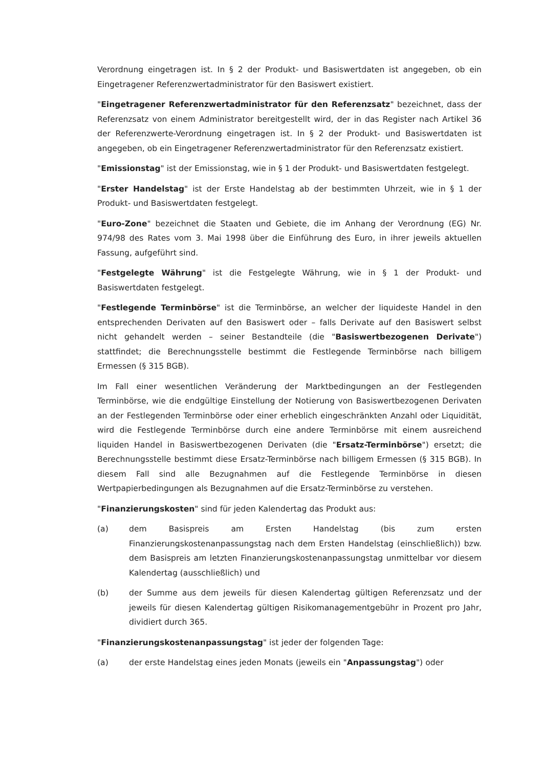Verordnung eingetragen ist. In § 2 der Produkt- und Basiswertdaten ist angegeben, ob ein Eingetragener Referenzwertadministrator für den Basiswert existiert.
"Eingetragener Referenzwertadministrator für den Referenzsatz" bezeichnet, dass der Referenzsatz von einem Administrator bereitgestellt wird, der in das Register nach Artikel 36 der Referenzwerte-Verordnung eingetragen ist. In § 2 der Produkt- und Basiswertdaten ist angegeben, ob ein Eingetragener Referenzwertadministrator für den Referenzsatz existiert.
"Emissionstag" ist der Emissionstag, wie in § 1 der Produkt- und Basiswertdaten festgelegt.
"Erster Handelstag" ist der Erste Handelstag ab der bestimmten Uhrzeit, wie in § 1 der Produkt- und Basiswertdaten festgelegt.
"Euro-Zone" bezeichnet die Staaten und Gebiete, die im Anhang der Verordnung (EG) Nr. 974/98 des Rates vom 3. Mai 1998 über die Einführung des Euro, in ihrer jeweils aktuellen Fassung, aufgeführt sind.
"Festgelegte Währung" ist die Festgelegte Währung, wie in § 1 der Produkt- und Basiswertdaten festgelegt.
"Festlegende Terminbörse" ist die Terminbörse, an welcher der liquideste Handel in den entsprechenden Derivaten auf den Basiswert oder – falls Derivate auf den Basiswert selbst nicht gehandelt werden – seiner Bestandteile (die "Basiswertbezogenen Derivate") stattfindet; die Berechnungsstelle bestimmt die Festlegende Terminbörse nach billigem Ermessen (§ 315 BGB).
Im Fall einer wesentlichen Veränderung der Marktbedingungen an der Festlegenden Terminbörse, wie die endgültige Einstellung der Notierung von Basiswertbezogenen Derivaten an der Festlegenden Terminbörse oder einer erheblich eingeschränkten Anzahl oder Liquidität, wird die Festlegende Terminbörse durch eine andere Terminbörse mit einem ausreichend liquiden Handel in Basiswertbezogenen Derivaten (die "Ersatz-Terminbörse") ersetzt; die Berechnungsstelle bestimmt diese Ersatz-Terminbörse nach billigem Ermessen (§ 315 BGB). In diesem Fall sind alle Bezugnahmen auf die Festlegende Terminbörse in diesen Wertpapierbedingungen als Bezugnahmen auf die Ersatz-Terminbörse zu verstehen.
"Finanzierungskosten" sind für jeden Kalendertag das Produkt aus:
(a) dem Basispreis am Ersten Handelstag (bis zum ersten Finanzierungskostenanpassungstag nach dem Ersten Handelstag (einschließlich)) bzw. dem Basispreis am letzten Finanzierungskostenanpassungstag unmittelbar vor diesem Kalendertag (ausschließlich) und
(b) der Summe aus dem jeweils für diesen Kalendertag gültigen Referenzsatz und der jeweils für diesen Kalendertag gültigen Risikomanagementgebühr in Prozent pro Jahr, dividiert durch 365.
"Finanzierungskostenanpassungstag" ist jeder der folgenden Tage:
(a) der erste Handelstag eines jeden Monats (jeweils ein "Anpassungstag") oder